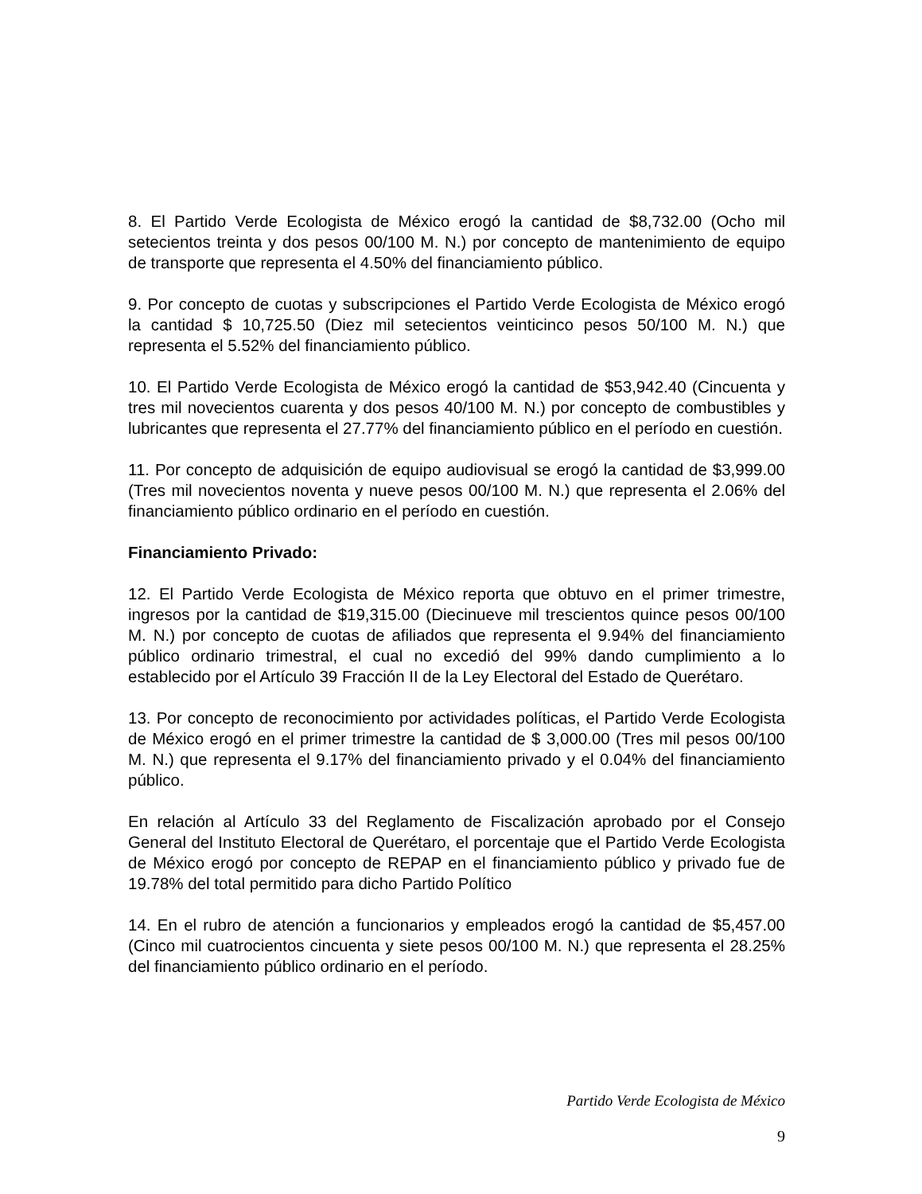8. El Partido Verde Ecologista de México erogó la cantidad de $8,732.00 (Ocho mil setecientos treinta y dos pesos 00/100 M. N.) por concepto de mantenimiento de equipo de transporte que representa el 4.50% del financiamiento público.
9. Por concepto de cuotas y subscripciones el Partido Verde Ecologista de México erogó la cantidad $ 10,725.50 (Diez mil setecientos veinticinco pesos 50/100 M. N.) que representa el 5.52% del financiamiento público.
10. El Partido Verde Ecologista de México erogó la cantidad de $53,942.40 (Cincuenta y tres mil novecientos cuarenta y dos pesos 40/100 M. N.) por concepto de combustibles y lubricantes que representa el 27.77% del financiamiento público en el período en cuestión.
11. Por concepto de adquisición de equipo audiovisual se erogó la cantidad de $3,999.00 (Tres mil novecientos noventa y nueve pesos 00/100 M. N.) que representa el 2.06% del financiamiento público ordinario en el período en cuestión.
Financiamiento Privado:
12. El Partido Verde Ecologista de México reporta que obtuvo en el primer trimestre, ingresos por la cantidad de $19,315.00 (Diecinueve mil trescientos quince pesos 00/100 M. N.) por concepto de cuotas de afiliados que representa el 9.94% del financiamiento público ordinario trimestral, el cual no excedió del 99% dando cumplimiento a lo establecido por el Artículo 39 Fracción II de la Ley Electoral del Estado de Querétaro.
13. Por concepto de reconocimiento por actividades políticas, el Partido Verde Ecologista de México erogó en el primer trimestre la cantidad de $ 3,000.00 (Tres mil pesos 00/100 M. N.) que representa el 9.17% del financiamiento privado y el 0.04% del financiamiento público.
En relación al Artículo 33 del Reglamento de Fiscalización aprobado por el Consejo General del Instituto Electoral de Querétaro, el porcentaje que el Partido Verde Ecologista de México erogó por concepto de REPAP en el financiamiento público y privado fue de 19.78% del total permitido para dicho Partido Político
14. En el rubro de atención a funcionarios y empleados erogó la cantidad de $5,457.00 (Cinco mil cuatrocientos cincuenta y siete pesos 00/100 M. N.) que representa el 28.25% del financiamiento público ordinario en el período.
Partido Verde Ecologista de México
9